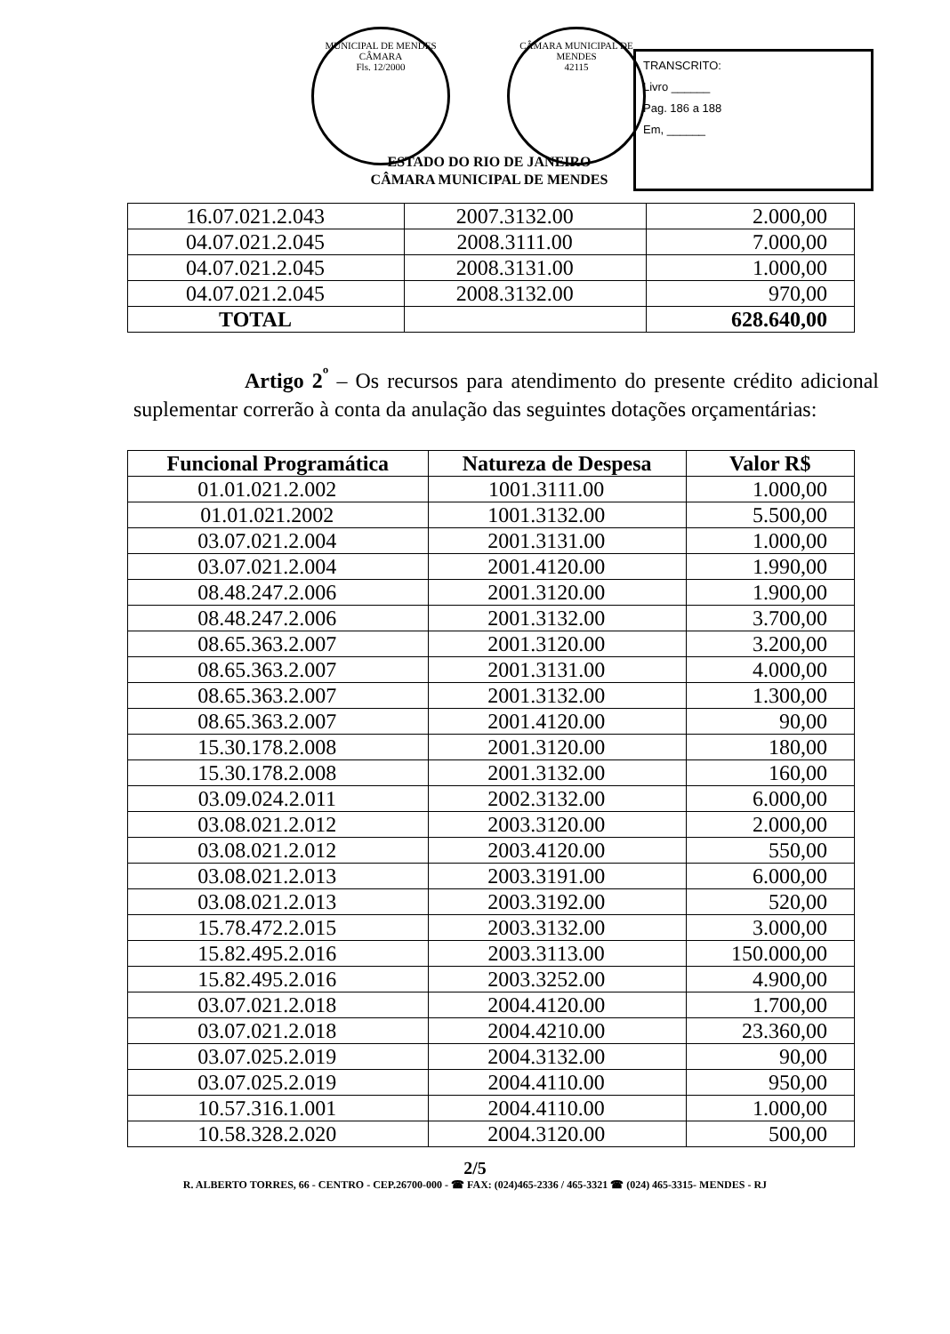MUNICIPAL DE MENDES
CÂMARA
Fls. 12/2000
CÂMARA MUNICIPAL DE MENDES
42115
TRANSCRITO:
Livro ______
Pag. 186 a 188
Em, ______
ESTADO DO RIO DE JANEIRO
CÂMARA MUNICIPAL DE MENDES
| 16.07.021.2.043 | 2007.3132.00 | 2.000,00 |
| 04.07.021.2.045 | 2008.3111.00 | 7.000,00 |
| 04.07.021.2.045 | 2008.3131.00 | 1.000,00 |
| 04.07.021.2.045 | 2008.3132.00 | 970,00 |
| TOTAL | | 628.640,00 |
Artigo 2<sup>º</sup> – Os recursos para atendimento do presente crédito adicional suplementar correrão à conta da anulação das seguintes dotações orçamentárias:
| Funcional Programática | Natureza de Despesa | Valor R$ |
| --- | --- | --- |
| 01.01.021.2.002 | 1001.3111.00 | 1.000,00 |
| 01.01.021.2002 | 1001.3132.00 | 5.500,00 |
| 03.07.021.2.004 | 2001.3131.00 | 1.000,00 |
| 03.07.021.2.004 | 2001.4120.00 | 1.990,00 |
| 08.48.247.2.006 | 2001.3120.00 | 1.900,00 |
| 08.48.247.2.006 | 2001.3132.00 | 3.700,00 |
| 08.65.363.2.007 | 2001.3120.00 | 3.200,00 |
| 08.65.363.2.007 | 2001.3131.00 | 4.000,00 |
| 08.65.363.2.007 | 2001.3132.00 | 1.300,00 |
| 08.65.363.2.007 | 2001.4120.00 | 90,00 |
| 15.30.178.2.008 | 2001.3120.00 | 180,00 |
| 15.30.178.2.008 | 2001.3132.00 | 160,00 |
| 03.09.024.2.011 | 2002.3132.00 | 6.000,00 |
| 03.08.021.2.012 | 2003.3120.00 | 2.000,00 |
| 03.08.021.2.012 | 2003.4120.00 | 550,00 |
| 03.08.021.2.013 | 2003.3191.00 | 6.000,00 |
| 03.08.021.2.013 | 2003.3192.00 | 520,00 |
| 15.78.472.2.015 | 2003.3132.00 | 3.000,00 |
| 15.82.495.2.016 | 2003.3113.00 | 150.000,00 |
| 15.82.495.2.016 | 2003.3252.00 | 4.900,00 |
| 03.07.021.2.018 | 2004.4120.00 | 1.700,00 |
| 03.07.021.2.018 | 2004.4210.00 | 23.360,00 |
| 03.07.025.2.019 | 2004.3132.00 | 90,00 |
| 03.07.025.2.019 | 2004.4110.00 | 950,00 |
| 10.57.316.1.001 | 2004.4110.00 | 1.000,00 |
| 10.58.328.2.020 | 2004.3120.00 | 500,00 |
2/5
R. ALBERTO TORRES, 66 - CENTRO - CEP.26700-000 - ☎ FAX: (024)465-2336 / 465-3321 ☎ (024) 465-3315- MENDES - RJ